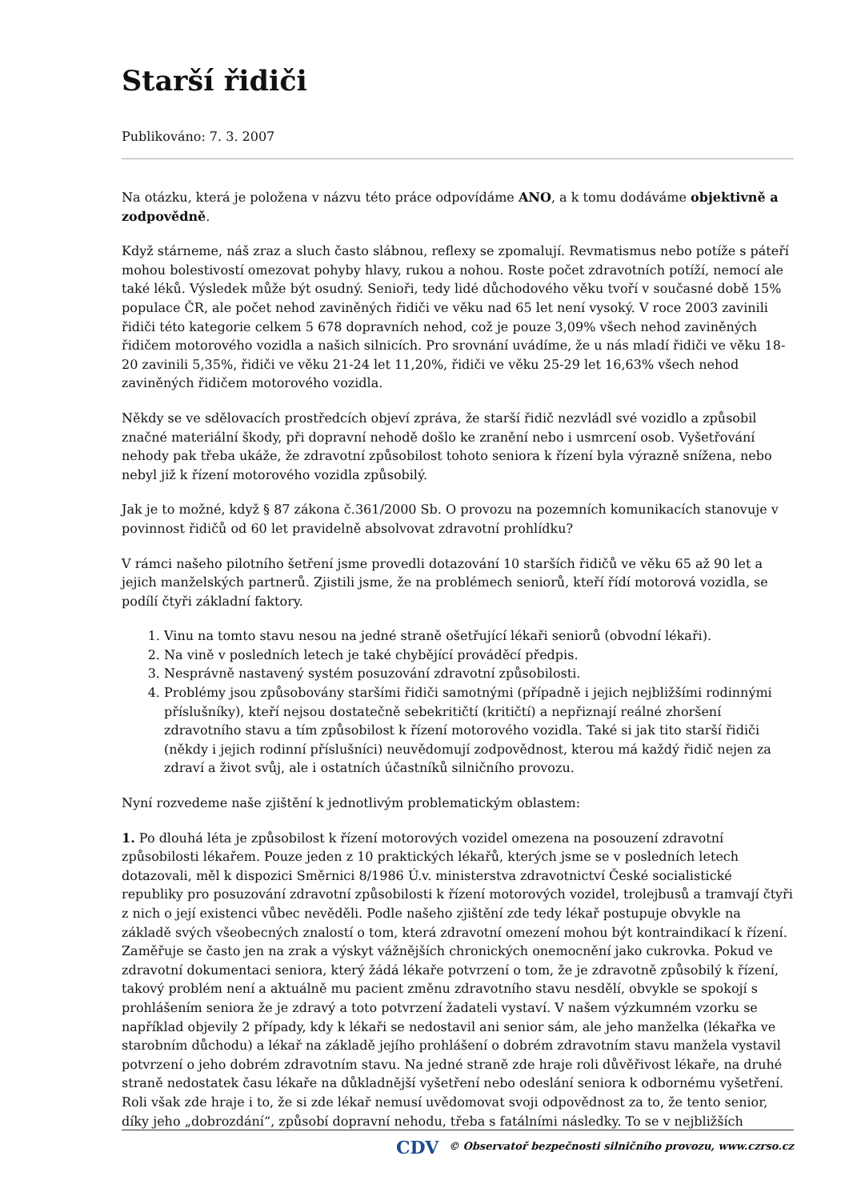Starší řidiči
Publikováno: 7. 3. 2007
Na otázku, která je položena v názvu této práce odpovídáme ANO, a k tomu dodáváme objektivně a zodpovědně.
Když stárneme, náš zraz a sluch často slábnou, reflexy se zpomalují. Revmatismus nebo potíže s páteří mohou bolestivostí omezovat pohyby hlavy, rukou a nohou. Roste počet zdravotních potíží, nemocí ale také léků. Výsledek může být osudný. Senioři, tedy lidé důchodového věku tvoří v současné době 15% populace ČR, ale počet nehod zaviněných řidiči ve věku nad 65 let není vysoký. V roce 2003 zavinili řidiči této kategorie celkem 5 678 dopravních nehod, což je pouze 3,09% všech nehod zaviněných řidičem motorového vozidla a našich silnicích. Pro srovnání uvádíme, že u nás mladí řidiči ve věku 18-20 zavinili 5,35%, řidiči ve věku 21-24 let 11,20%, řidiči ve věku 25-29 let 16,63% všech nehod zaviněných řidičem motorového vozidla.
Někdy se ve sdělovacích prostředcích objeví zpráva, že starší řidič nezvládl své vozidlo a způsobil značné materiální škody, při dopravní nehodě došlo ke zranění nebo i usmrcení osob. Vyšetřování nehody pak třeba ukáže, že zdravotní způsobilost tohoto seniora k řízení byla výrazně snížena, nebo nebyl již k řízení motorového vozidla způsobilý.
Jak je to možné, když § 87 zákona č.361/2000 Sb. O provozu na pozemních komunikacích stanovuje v povinnost řidičů od 60 let pravidelně absolvovat zdravotní prohlídku?
V rámci našeho pilotního šetření jsme provedli dotazování 10 starších řidičů ve věku 65 až 90 let a jejich manželských partnerů. Zjistili jsme, že na problémech seniorů, kteří řídí motorová vozidla, se podílí čtyři základní faktory.
1. Vinu na tomto stavu nesou na jedné straně ošetřující lékaři seniorů (obvodní lékaři).
2. Na vině v posledních letech je také chybějící prováděcí předpis.
3. Nesprávně nastavený systém posuzování zdravotní způsobilosti.
4. Problémy jsou způsobovány staršími řidiči samotnými (případně i jejich nejbližšími rodinnými příslušníky), kteří nejsou dostatečně sebekritičtí (kritičtí) a nepřiznají reálné zhoršení zdravotního stavu a tím způsobilost k řízení motorového vozidla. Také si jak tito starší řidiči (někdy i jejich rodinní příslušníci) neuvědomují zodpovědnost, kterou má každý řidič nejen za zdraví a život svůj, ale i ostatních účastníků silničního provozu.
Nyní rozvedeme naše zjištění k jednotlivým problematickým oblastem:
1. Po dlouhá léta je způsobilost k řízení motorových vozidel omezena na posouzení zdravotní způsobilosti lékařem. Pouze jeden z 10 praktických lékařů, kterých jsme se v posledních letech dotazovali, měl k dispozici Směrnici 8/1986 Ú.v. ministerstva zdravotnictví České socialistické republiky pro posuzování zdravotní způsobilosti k řízení motorových vozidel, trolejbusů a tramvají čtyři z nich o její existenci vůbec nevěděli. Podle našeho zjištění zde tedy lékař postupuje obvykle na základě svých všeobecných znalostí o tom, která zdravotní omezení mohou být kontraindikací k řízení. Zaměřuje se často jen na zrak a výskyt vážnějších chronických onemocnění jako cukrovka. Pokud ve zdravotní dokumentaci seniora, který žádá lékaře potvrzení o tom, že je zdravotně způsobilý k řízení, takový problém není a aktuálně mu pacient změnu zdravotního stavu nesdělí, obvykle se spokojí s prohlášením seniora že je zdravý a toto potvrzení žadateli vystaví. V našem výzkumném vzorku se například objevily 2 případy, kdy k lékaři se nedostavil ani senior sám, ale jeho manželka (lékařka ve starobním důchodu) a lékař na základě jejího prohlášení o dobrém zdravotním stavu manžela vystavil potvrzení o jeho dobrém zdravotním stavu. Na jedné straně zde hraje roli důvěřivost lékaře, na druhé straně nedostatek času lékaře na důkladnější vyšetření nebo odeslání seniora k odbornému vyšetření. Roli však zde hraje i to, že si zde lékař nemusí uvědomovat svoji odpovědnost za to, že tento senior, díky jeho „dobrozdání“, způsobí dopravní nehodu, třeba s fatálními následky. To se v nejbližších
CDV © Observatoř bezpečnosti silničního provozu, www.czrso.cz